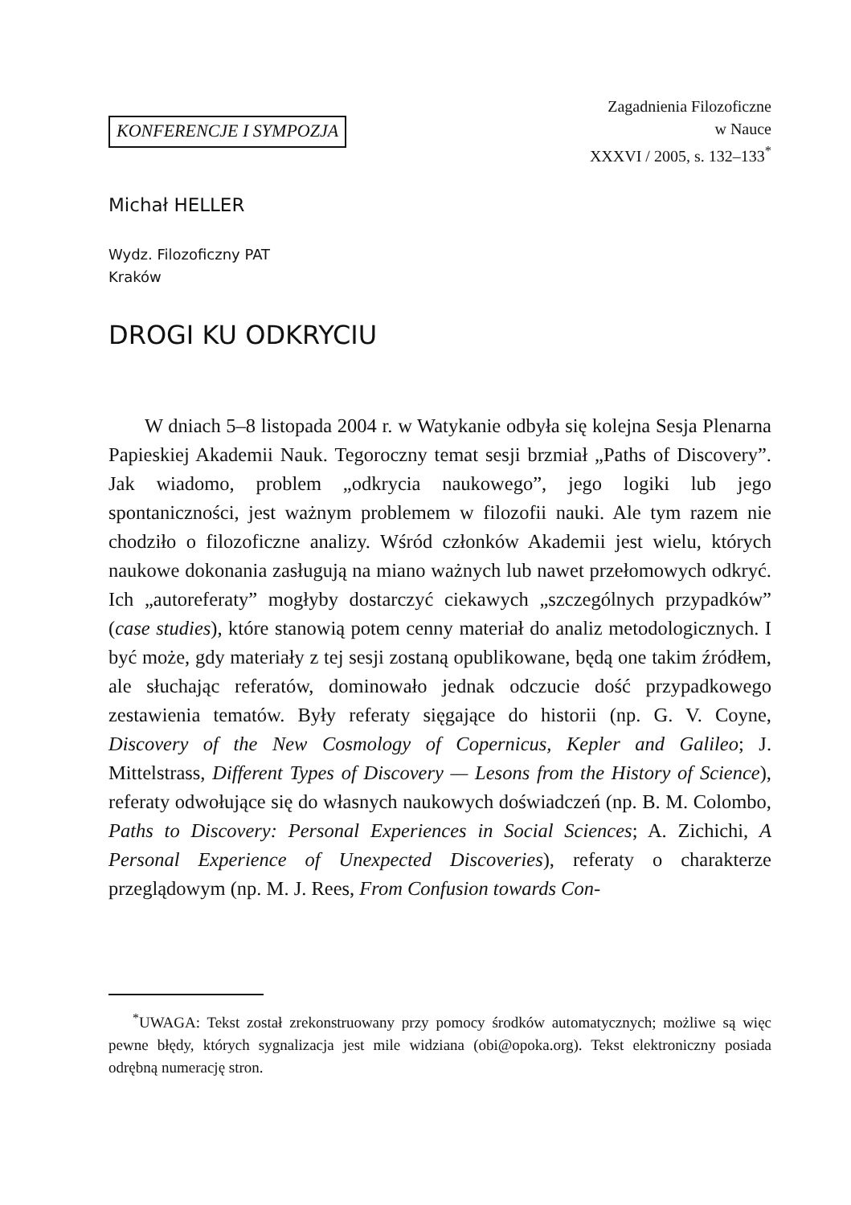KONFERENCJE I SYMPOZJA
Zagadnienia Filozoficzne
w Nauce
XXXVI / 2005, s. 132–133<sup>*</sup>
Michał HELLER
Wydz. Filozoficzny PAT
Kraków
DROGI KU ODKRYCIU
W dniach 5–8 listopada 2004 r. w Watykanie odbyła się kolejna Sesja Plenarna Papieskiej Akademii Nauk. Tegoroczny temat sesji brzmiał „Paths of Discovery”. Jak wiadomo, problem „odkrycia naukowego”, jego logiki lub jego spontaniczności, jest ważnym problemem w filozofii nauki. Ale tym razem nie chodziło o filozoficzne analizy. Wśród członków Akademii jest wielu, których naukowe dokonania zasługują na miano ważnych lub nawet przełomowych odkryć. Ich „autoreferaty” mogłyby dostarczyć ciekawych „szczególnych przypadków” (case studies), które stanowią potem cenny materiał do analiz metodologicznych. I być może, gdy materiały z tej sesji zostaną opublikowane, będą one takim źródłem, ale słuchając referatów, dominowało jednak odczucie dość przypadkowego zestawienia tematów. Były referaty sięgające do historii (np. G. V. Coyne, Discovery of the New Cosmology of Copernicus, Kepler and Galileo; J. Mittelstrass, Different Types of Discovery — Lesons from the History of Science), referaty odwołujące się do własnych naukowych doświadczeń (np. B. M. Colombo, Paths to Discovery: Personal Experiences in Social Sciences; A. Zichichi, A Personal Experience of Unexpected Discoveries), referaty o charakterze przeglądowym (np. M. J. Rees, From Confusion towards Con-
<sup>*</sup> UWAGA: Tekst został zrekonstruowany przy pomocy środków automatycznych; możliwe są więc pewne błędy, których sygnalizacja jest mile widziana (obi@opoka.org). Tekst elektroniczny posiada odrębną numerację stron.